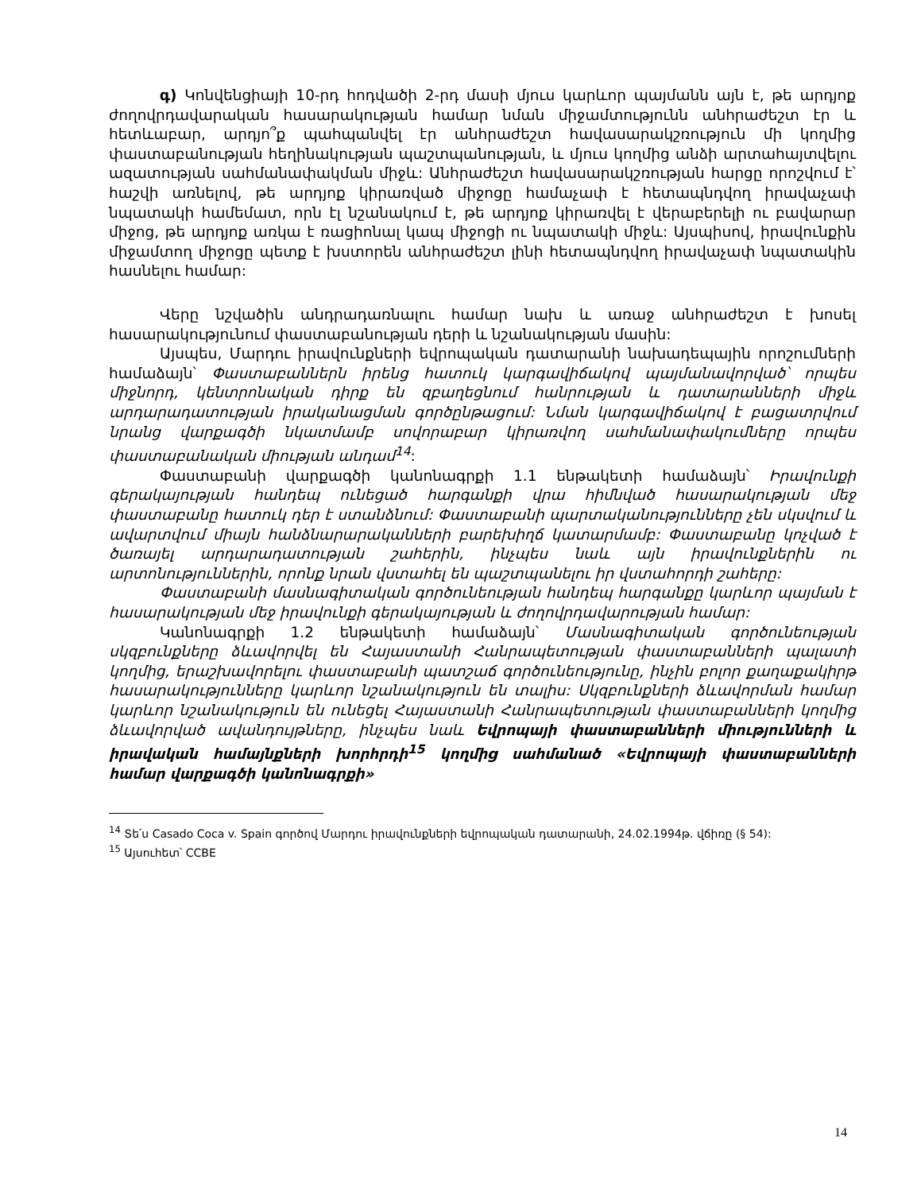գ) Կոնվենցիայի 10-րդ հոդվածի 2-րդ մասի մյուս կարևոր պայմանն այն է, թե արդյոք ժողովրդավարական հասարակության համար նման միջամտությունն անհրաժեշտ էր և հետևաբար, արդյո՞ք պահպանվել էր անհրաժեշտ հավասարակշռություն մի կողմից փաստաբանության հեղինակության պաշտպանության, և մյուս կողմից անձի արտահայտվելու ազատության սահմանափակման միջև: Անհրաժեշտ հավասարակշռության հարցը որոշվում է՝ հաշվի առնելով, թե արդյոք կիրառված միջոցը համաչափ է հետապնդվող իրավաչափ նպատակի համեմատ, որն էլ նշանակում է, թե արդյոք կիրառվել է վերաբերելի ու բավարար միջոց, թե արդյոք առկա է ռացիոնալ կապ միջոցի ու նպատակի միջև: Այսպիսով, իրավունքին միջամտող միջոցը պետք է խստորեն անհրաժեշտ լինի հետապնդվող իրավաչափ նպատակին հասնելու համար:
Վերը նշվածին անդրադառնալու համար նախ և առաջ անհրաժեշտ է խոսել հասարակությունում փաստաբանության դերի և նշանակության մասին:
Այսպես, Մարդու իրավունքների եվրոպական դատարանի նախադեպային որոշումների համաձայն՝ Փաստաբաններն իրենց հատուկ կարգավիճակով պայմանավորված՝ որպես միջնորդ, կենտրոնական դիրք են զբաղեցնում հանրության և դատարանների միջև արդարադատության իրականացման գործընթացում: Նման կարգավիճակով է բացատրվում նրանց վարքագծի նկատմամբ սովորաբար կիրառվող սահմանափակումները որպես փաստաբանական միության անդամ<sup>14</sup>:
Փաստաբանի վարքագծի կանոնագրքի 1.1 ենթակետի համաձայն՝ Իրավունքի գերակայության հանդեպ ունեցած հարգանքի վրա հիմնված հասարակության մեջ փաստաբանը հատուկ դեր է ստանձնում: Փաստաբանի պարտականությունները չեն սկսվում և ավարտվում միայն հանձնարարականների բարեխիղճ կատարմամբ: Փաստաբանը կոչված է ծառայել արդարադատության շահերին, ինչպես նաև այն իրավունքներին ու արտոնություններին, որոնք նրան վստահել են պաշտպանելու իր վստահորդի շահերը:
Փաստաբանի մասնագիտական գործունեության հանդեպ հարգանքը կարևոր պայման է հասարակության մեջ իրավունքի գերակայության և ժողովրդավարության համար:
Կանոնագրքի 1.2 ենթակետի համաձայն՝ Մասնագիտական գործունեության սկզբունքները ձևավորվել են Հայաստանի Հանրապետության փաստաբանների պալատի կողմից, երաշխավորելու փաստաբանի պատշաճ գործունեությունը, ինչին բոլոր քաղաքակիրթ հասարակությունները կարևոր նշանակություն են տալիս: Սկզբունքների ձևավորման համար կարևոր նշանակություն են ունեցել Հայաստանի Հանրապետության փաստաբանների կողմից ձևավորված ավանդույթները, ինչպես նաև Եվրոպայի փաստաբանների միությունների և իրավական համայնքների խորհրդի<sup>15</sup> կողմից սահմանած «Եվրոպայի փաստաբանների համար վարքագծի կանոնագրքի»
<sup>14</sup> Տե՛ս Casado Coca v. Spain գործով Մարդու իրավունքների եվրոպական դատարանի, 24.02.1994թ. վճիռը (§ 54):
<sup>15</sup> Այսուհետ՝ CCBE
14